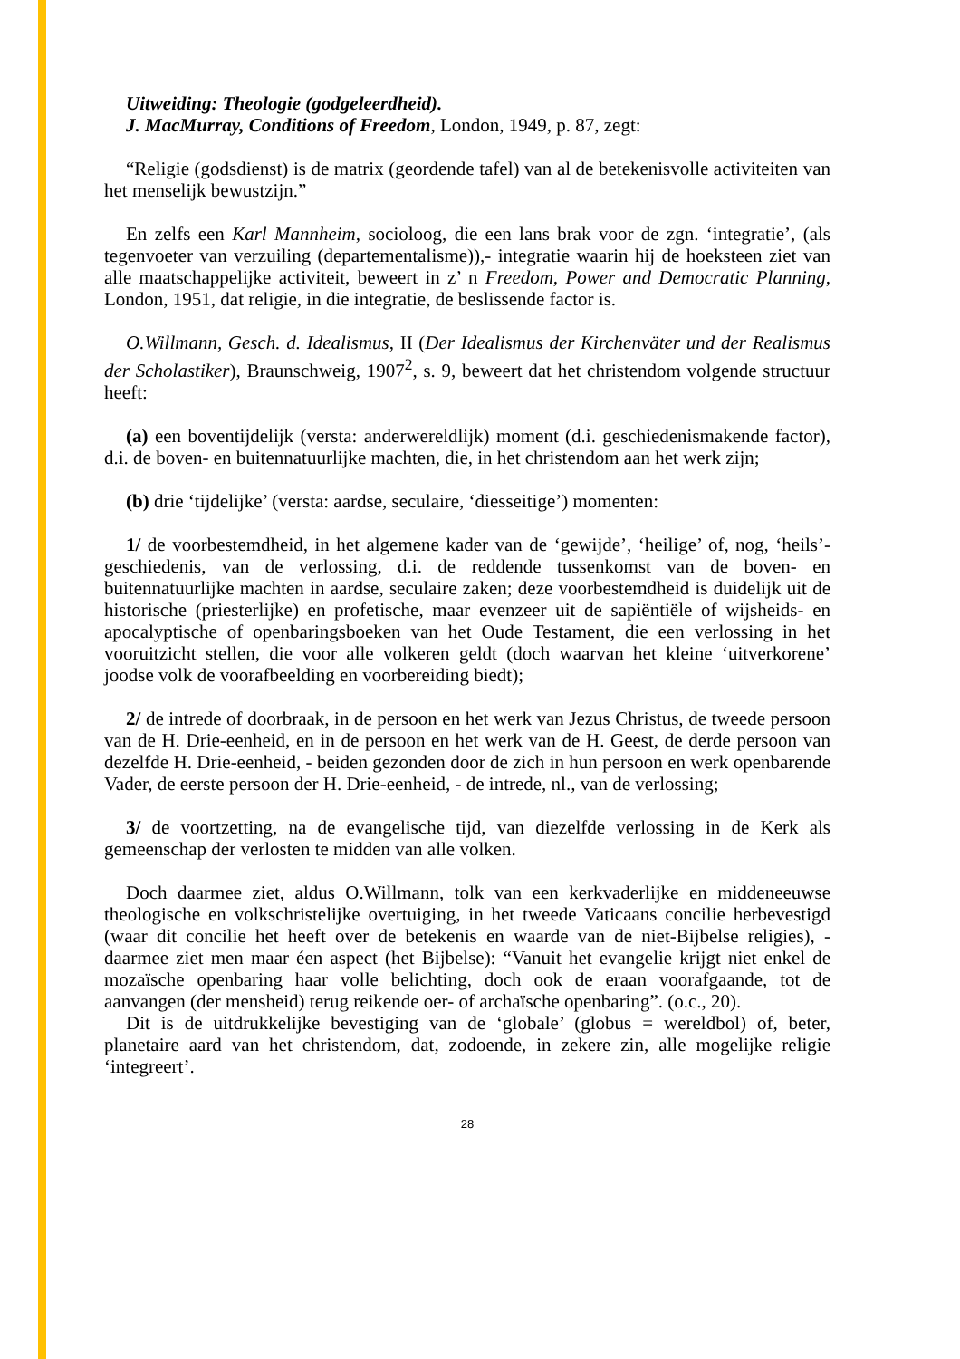Uitweiding: Theologie (godgeleerdheid).
J. MacMurray, Conditions of Freedom, London, 1949, p. 87, zegt:
“Religie (godsdienst) is de matrix (geordende tafel) van al de betekenisvolle activiteiten van het menselijk bewustzijn.”
En zelfs een Karl Mannheim, socioloog, die een lans brak voor de zgn. ‘integratie’, (als tegenvoeter van verzuiling (departementalisme)),- integratie waarin hij de hoeksteen ziet van alle maatschappelijke activiteit, beweert in z’ n Freedom, Power and Democratic Planning, London, 1951, dat religie, in die integratie, de beslissende factor is.
O.Willmann, Gesch. d. Idealismus, II (Der Idealismus der Kirchenväter und der Realismus der Scholastiker), Braunschweig, 1907<sup>2</sup>, s. 9, beweert dat het christendom volgende structuur heeft:
(a) een boventijdelijk (versta: anderwereldlijk) moment (d.i. geschiedenismakende factor), d.i. de boven- en buitennatuurlijke machten, die, in het christendom aan het werk zijn;
(b) drie ‘tijdelijke’ (versta: aardse, seculaire, ‘diesseitige’) momenten:
1/ de voorbestemdheid, in het algemene kader van de ‘gewijde’, ‘heilige’ of, nog, ‘heils’- geschiedenis, van de verlossing, d.i. de reddende tussenkomst van de boven- en buitennatuurlijke machten in aardse, seculaire zaken; deze voorbestemdheid is duidelijk uit de historische (priesterlijke) en profetische, maar evenzeer uit de sapiëntiële of wijsheids- en apocalyptische of openbaringsboeken van het Oude Testament, die een verlossing in het vooruitzicht stellen, die voor alle volkeren geldt (doch waarvan het kleine ‘uitverkorene’ joodse volk de voorafbeelding en voorbereiding biedt);
2/ de intrede of doorbraak, in de persoon en het werk van Jezus Christus, de tweede persoon van de H. Drie-eenheid, en in de persoon en het werk van de H. Geest, de derde persoon van dezelfde H. Drie-eenheid, - beiden gezonden door de zich in hun persoon en werk openbarende Vader, de eerste persoon der H. Drie-eenheid, - de intrede, nl., van de verlossing;
3/ de voortzetting, na de evangelische tijd, van diezelfde verlossing in de Kerk als gemeenschap der verlosten te midden van alle volken.
Doch daarmee ziet, aldus O.Willmann, tolk van een kerkvaderlijke en middeneeuwse theologische en volkschristelijke overtuiging, in het tweede Vaticaans concilie herbevestigd (waar dit concilie het heeft over de betekenis en waarde van de niet-Bijbelse religies), - daarmee ziet men maar éen aspect (het Bijbelse): “Vanuit het evangelie krijgt niet enkel de mozaïsche openbaring haar volle belichting, doch ook de eraan voorafgaande, tot de aanvangen (der mensheid) terug reikende oer- of archaïsche openbaring”. (o.c., 20).
Dit is de uitdrukkelijke bevestiging van de ‘globale’ (globus = wereldbol) of, beter, planetaire aard van het christendom, dat, zodoende, in zekere zin, alle mogelijke religie ‘integreert’.
28